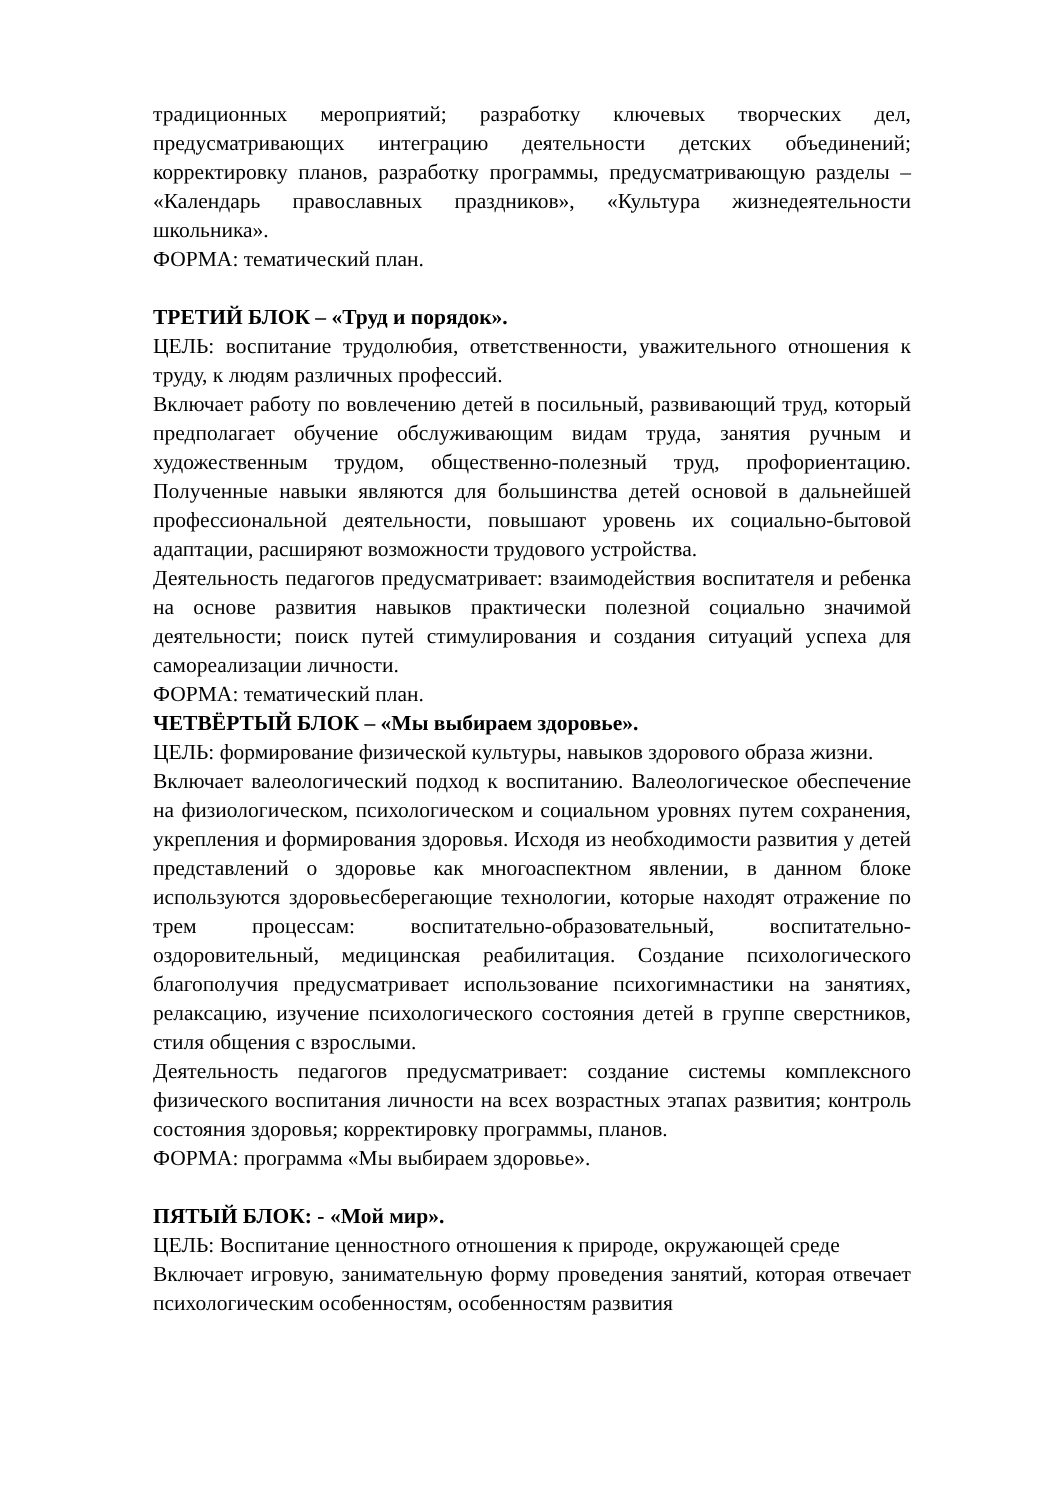традиционных мероприятий; разработку ключевых творческих дел, предусматривающих интеграцию деятельности детских объединений; корректировку планов, разработку программы, предусматривающую разделы – «Календарь православных праздников», «Культура жизнедеятельности школьника».
ФОРМА: тематический план.
ТРЕТИЙ БЛОК – «Труд и порядок».
ЦЕЛЬ: воспитание трудолюбия, ответственности, уважительного отношения к труду, к людям различных профессий.
Включает работу по вовлечению детей в посильный, развивающий труд, который предполагает обучение обслуживающим видам труда, занятия ручным и художественным трудом, общественно-полезный труд, профориентацию. Полученные навыки являются для большинства детей основой в дальнейшей профессиональной деятельности, повышают уровень их социально-бытовой адаптации, расширяют возможности трудового устройства.
Деятельность педагогов предусматривает: взаимодействия воспитателя и ребенка на основе развития навыков практически полезной социально значимой деятельности; поиск путей стимулирования и создания ситуаций успеха для самореализации личности.
ФОРМА: тематический план.
ЧЕТВЁРТЫЙ БЛОК – «Мы выбираем здоровье».
ЦЕЛЬ: формирование физической культуры, навыков здорового образа жизни.
Включает валеологический подход к воспитанию. Валеологическое обеспечение на физиологическом, психологическом и социальном уровнях путем сохранения, укрепления и формирования здоровья. Исходя из необходимости развития у детей представлений о здоровье как многоаспектном явлении, в данном блоке используются здоровьесберегающие технологии, которые находят отражение по трем процессам: воспитательно-образовательный, воспитательно-оздоровительный, медицинская реабилитация. Создание психологического благополучия предусматривает использование психогимнастики на занятиях, релаксацию, изучение психологического состояния детей в группе сверстников, стиля общения с взрослыми.
Деятельность педагогов предусматривает: создание системы комплексного физического воспитания личности на всех возрастных этапах развития; контроль состояния здоровья; корректировку программы, планов.
ФОРМА: программа «Мы выбираем здоровье».
ПЯТЫЙ БЛОК: - «Мой мир».
ЦЕЛЬ: Воспитание ценностного отношения к природе, окружающей среде
Включает игровую, занимательную форму проведения занятий, которая отвечает психологическим особенностям, особенностям развития